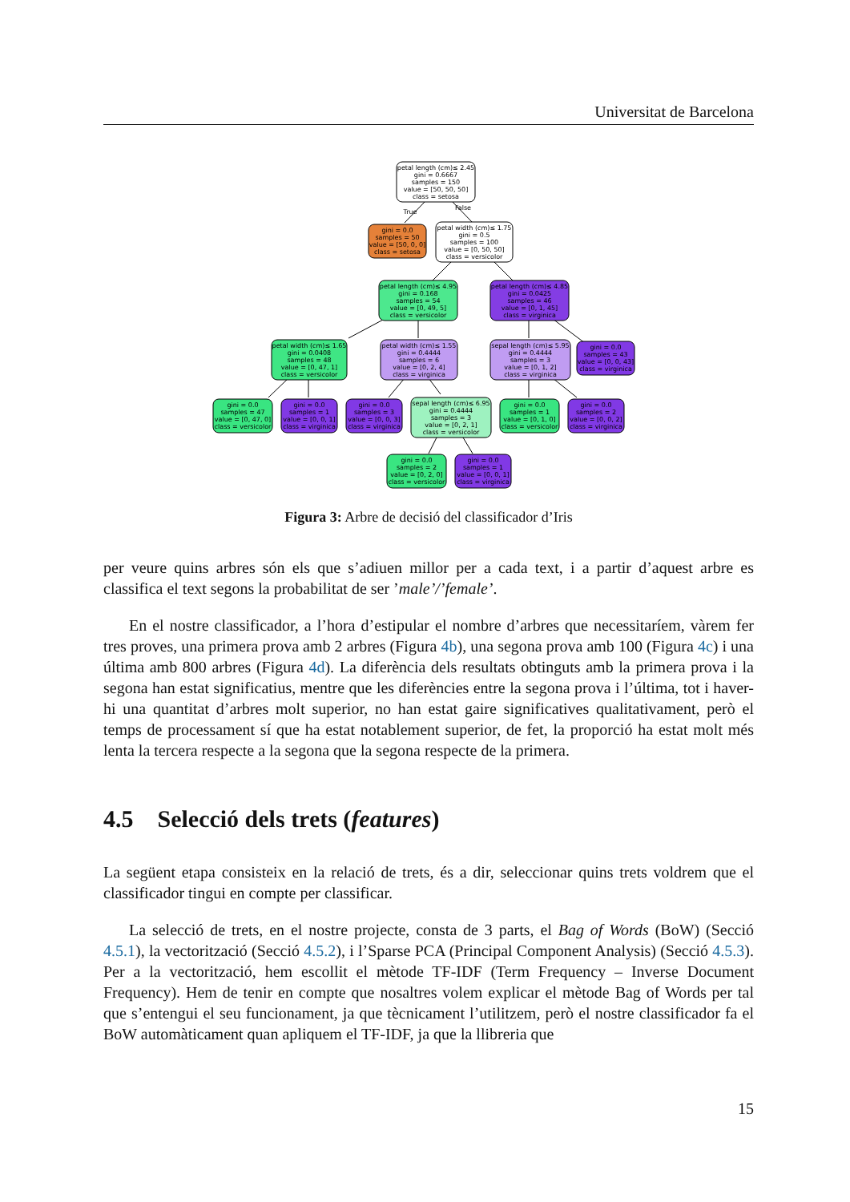Universitat de Barcelona
petal length (cm)≤ 2.45
gini = 0.6667
samples = 150
value = [50, 50, 50]
class = setosa
True
False
gini = 0.0
samples = 50
value = [50, 0, 0]
class = setosa
petal width (cm)≤ 1.75
gini = 0.5
samples = 100
value = [0, 50, 50]
class = versicolor
petal length (cm)≤ 4.95
gini = 0.168
samples = 54
value = [0, 49, 5]
class = versicolor
petal length (cm)≤ 4.85
gini = 0.0425
samples = 46
value = [0, 1, 45]
class = virginica
petal width (cm)≤ 1.65
gini = 0.0408
samples = 48
value = [0, 47, 1]
class = versicolor
petal width (cm)≤ 1.55
gini = 0.4444
samples = 6
value = [0, 2, 4]
class = virginica
sepal length (cm)≤ 5.95
gini = 0.4444
samples = 3
value = [0, 1, 2]
class = virginica
gini = 0.0
samples = 43
value = [0, 0, 43]
class = virginica
gini = 0.0
samples = 47
value = [0, 47, 0]
class = versicolor
gini = 0.0
samples = 1
value = [0, 0, 1]
class = virginica
gini = 0.0
samples = 3
value = [0, 0, 3]
class = virginica
sepal length (cm)≤ 6.95
gini = 0.4444
samples = 3
value = [0, 2, 1]
class = versicolor
gini = 0.0
samples = 1
value = [0, 1, 0]
class = versicolor
gini = 0.0
samples = 2
value = [0, 0, 2]
class = virginica
gini = 0.0
samples = 2
value = [0, 2, 0]
class = versicolor
gini = 0.0
samples = 1
value = [0, 0, 1]
class = virginica
Figura 3: Arbre de decisió del classificador d’Iris
per veure quins arbres són els que s’adiuen millor per a cada text, i a partir d’aquest arbre es classifica el text segons la probabilitat de ser ’male’/’female’.
En el nostre classificador, a l’hora d’estipular el nombre d’arbres que necessitaríem, vàrem fer tres proves, una primera prova amb 2 arbres (Figura 4b), una segona prova amb 100 (Figura 4c) i una última amb 800 arbres (Figura 4d). La diferència dels resultats obtinguts amb la primera prova i la segona han estat significatius, mentre que les diferències entre la segona prova i l’última, tot i haver-hi una quantitat d’arbres molt superior, no han estat gaire significatives qualitativament, però el temps de processament sí que ha estat notablement superior, de fet, la proporció ha estat molt més lenta la tercera respecte a la segona que la segona respecte de la primera.
4.5 Selecció dels trets (features)
La següent etapa consisteix en la relació de trets, és a dir, seleccionar quins trets voldrem que el classificador tingui en compte per classificar.
La selecció de trets, en el nostre projecte, consta de 3 parts, el Bag of Words (BoW) (Secció 4.5.1), la vectorització (Secció 4.5.2), i l’Sparse PCA (Principal Component Analysis) (Secció 4.5.3). Per a la vectorització, hem escollit el mètode TF-IDF (Term Frequency – Inverse Document Frequency). Hem de tenir en compte que nosaltres volem explicar el mètode Bag of Words per tal que s’entengui el seu funcionament, ja que tècnicament l’utilitzem, però el nostre classificador fa el BoW automàticament quan apliquem el TF-IDF, ja que la llibreria que
15